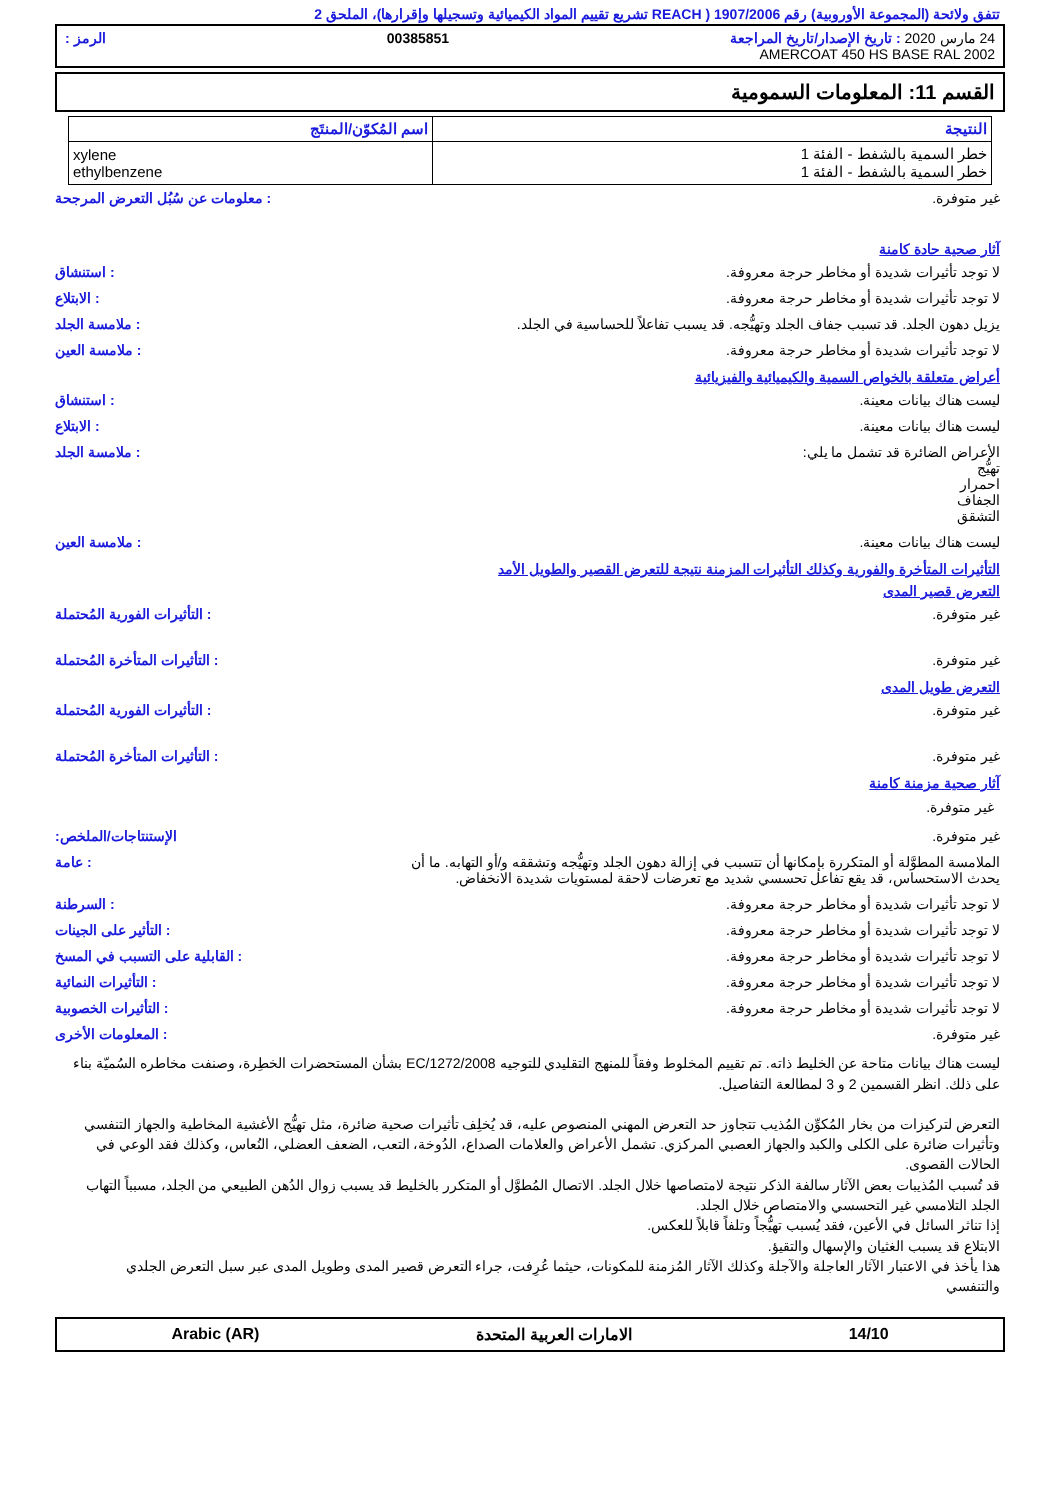تتفق ولائحة (المجموعة الأوروبية) رقم 1907/2006 ( REACH تشريع تقييم المواد الكيميائية وتسجيلها وإقرارها)، الملحق 2
24 مارس 2020 : تاريخ الإصدار/تاريخ المراجعة 00385851 الرمز :
AMERCOAT 450 HS BASE RAL 2002
القسم 11: المعلومات السمومية
| النتيجة | اسم المُكوّن/المنتَج |
| --- | --- |
| خطر السمية بالشفط - الفئة 1 خطر السمية بالشفط - الفئة 1 | xylene ethylbenzene |
غير متوفرة. : معلومات عن سُبُل التعرض المرجحة
آثار صحية حادة كامنة
لا توجد تأثيرات شديدة أو مخاطر حرجة معروفة.
: استنشاق
لا توجد تأثيرات شديدة أو مخاطر حرجة معروفة.
: الابتلاع
يزيل دهون الجلد. قد تسبب جفاف الجلد وتهيُّجه. قد يسبب تفاعلاً للحساسية في الجلد.
: ملامسة الجلد
لا توجد تأثيرات شديدة أو مخاطر حرجة معروفة.
: ملامسة العين
أعراض متعلقة بالخواص السمية والكيميائية والفيزيائية
ليست هناك بيانات معينة. : استنشاق
ليست هناك بيانات معينة. : الابتلاع
الأعراض الضائرة قد تشمل ما يلي:
تهيُّج
احمرار
الجفاف
التشقق
: ملامسة الجلد
ليست هناك بيانات معينة. : ملامسة العين
التأثيرات المتأخرة والفورية وكذلك التأثيرات المزمنة نتيجة للتعرض القصير والطويل الأمد
التعرض قصير المدى
غير متوفرة. : التأثيرات الفورية المُحتملة
غير متوفرة. : التأثيرات المتأخرة المُحتملة
التعرض طويل المدى
غير متوفرة. : التأثيرات الفورية المُحتملة
غير متوفرة. : التأثيرات المتأخرة المُحتملة
آثار صحية مزمنة كامنة
غير متوفرة.
غير متوفرة. الإستنتاجات/الملخص:
الملامسة المطوَّلة أو المتكررة بإمكانها أن تتسبب في إزالة دهون الجلد وتهيُّجه وتشققه و/أو التهابه. ما أن يحدث الاستحساس، قد يقع تفاعل تحسسي شديد مع تعرضات لاحقة لمستويات شديدة الانخفاض.
: عامة
لا توجد تأثيرات شديدة أو مخاطر حرجة معروفة.
: السرطنة
لا توجد تأثيرات شديدة أو مخاطر حرجة معروفة.
: التأثير على الجينات
لا توجد تأثيرات شديدة أو مخاطر حرجة معروفة.
: القابلية على التسبب في المسخ
لا توجد تأثيرات شديدة أو مخاطر حرجة معروفة.
: التأثيرات النمائية
لا توجد تأثيرات شديدة أو مخاطر حرجة معروفة.
: التأثيرات الخصوبية
غير متوفرة. : المعلومات الأخرى
ليست هناك بيانات متاحة عن الخليط ذاته. تم تقييم المخلوط وفقاً للمنهج التقليدي للتوجيه EC/1272/2008 بشأن المستحضرات الخطِرة، وصنفت مخاطره السُميّة بناء على ذلك. انظر القسمين 2 و 3 لمطالعة التفاصيل.
التعرض لتركيزات من بخار المُكوِّن المُذيب تتجاوز حد التعرض المهني المنصوص عليه، قد يُخلِف تأثيرات صحية ضائرة، مثل تهيُّج الأغشية المخاطية والجهاز التنفسي وتأثيرات ضائرة على الكلى والكبد والجهاز العصبي المركزي. تشمل الأعراض والعلامات الصداع، الدُوخة، التعب، الضعف العضلي، النُعاس، وكذلك فقد الوعي في الحالات القصوى.
قد تُسبب المُذيبات بعض الآثار سالفة الذكر نتيجة لامتصاصها خلال الجلد. الاتصال المُطوَّل أو المتكرر بالخليط قد يسبب زوال الدُهن الطبيعي من الجلد، مسبباً التهاب الجلد التلامسي غير التحسسي والامتصاص خلال الجلد.
إذا تناثر السائل في الأعين، فقد يُسبب تهيُّجاً وتلفاً قابلاً للعكس.
الابتلاع قد يسبب الغثيان والإسهال والتقيؤ.
هذا يأخذ في الاعتبار الآثار العاجلة والآجلة وكذلك الآثار المُزمنة للمكونات، حيثما عُرِفت، جراء التعرض قصير المدى وطويل المدى عبر سبل التعرض الجلدي والتنفسي
14/10 الامارات العربية المتحدة Arabic (AR)